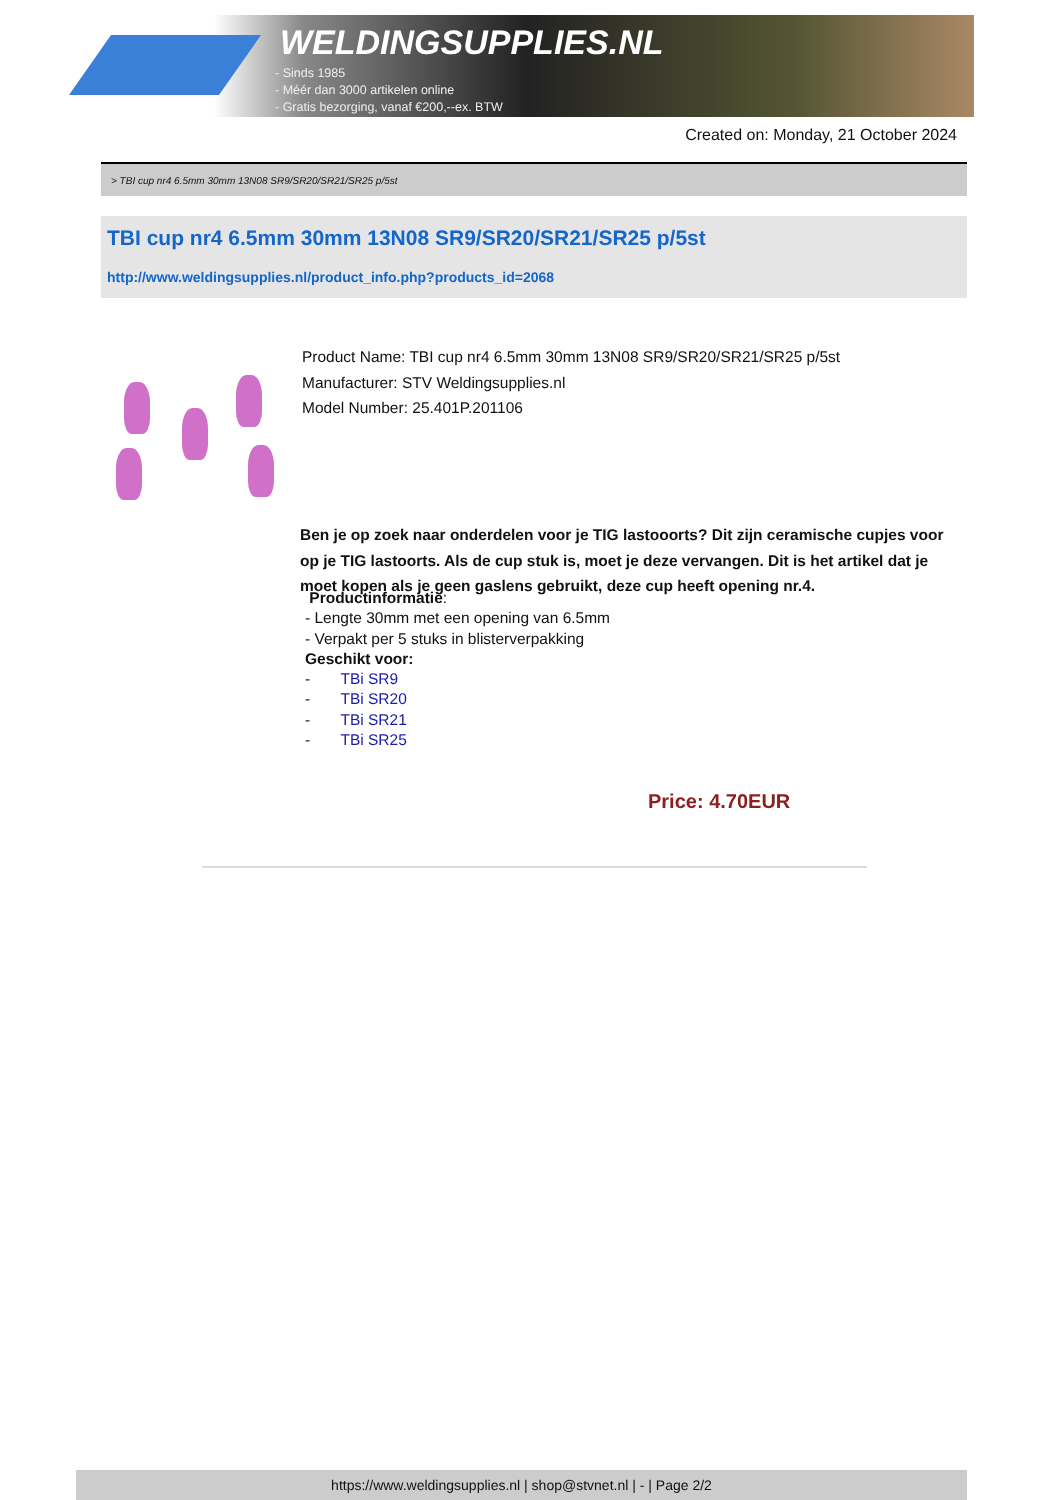WELDINGSUPPLIES.NL
- Sinds 1985
- Méér dan 3000 artikelen online
- Gratis bezorging, vanaf €200,--ex. BTW
Created on: Monday, 21 October 2024
> TBI cup nr4 6.5mm 30mm 13N08 SR9/SR20/SR21/SR25 p/5st
TBI cup nr4 6.5mm 30mm 13N08 SR9/SR20/SR21/SR25 p/5st
http://www.weldingsupplies.nl/product_info.php?products_id=2068
Product Name: TBI cup nr4 6.5mm 30mm 13N08 SR9/SR20/SR21/SR25 p/5st
Manufacturer: STV Weldingsupplies.nl
Model Number: 25.401P.201106
Ben je op zoek naar onderdelen voor je TIG lastooorts? Dit zijn ceramische cupjes voor op je TIG lastoorts. Als de cup stuk is, moet je deze vervangen. Dit is het artikel dat je moet kopen als je geen gaslens gebruikt, deze cup heeft opening nr.4.
Productinformatie:
- Lengte 30mm met een opening van 6.5mm
- Verpakt per 5 stuks in blisterverpakking
Geschikt voor:
- TBi SR9
- TBi SR20
- TBi SR21
- TBi SR25
Price: 4.70EUR
https://www.weldingsupplies.nl | shop@stvnet.nl | - | Page 2/2